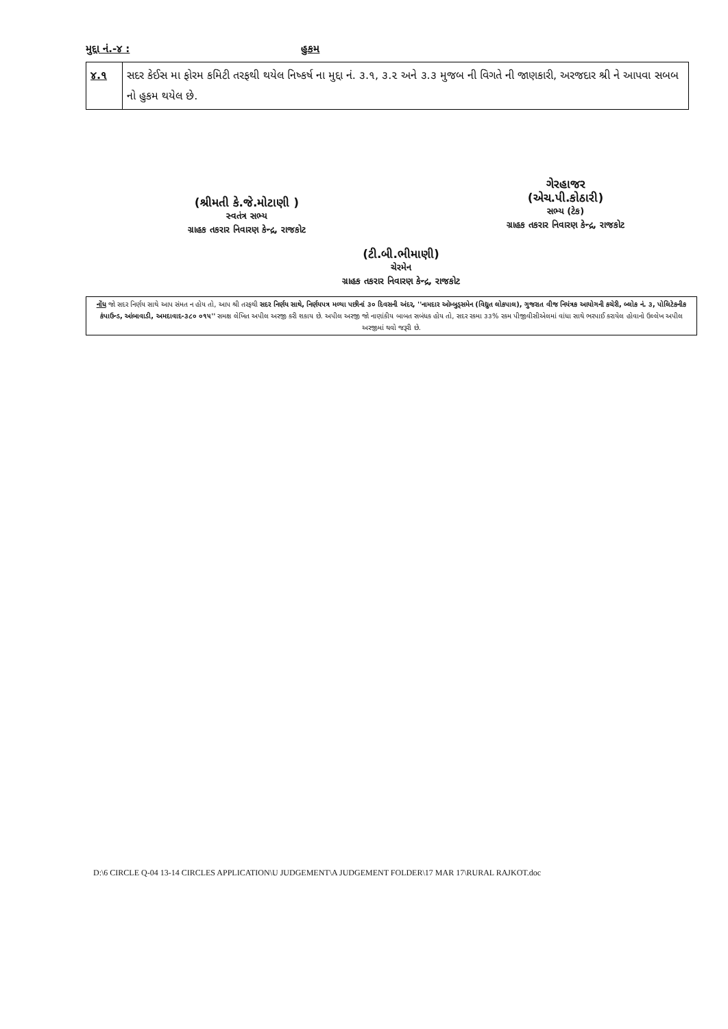મુદ્દા નં.-૪ : હુકમ
| ૪.૧ | સદર કેઈસ મા ફોરમ કમિટી તરફથી થયેલ નિષ્કર્ષ ના મુદ્દા નં. ૩.૧, ૩.૨ અને ૩.૩ મુજબ ની વિગતે ની જાણકારી, અરજદાર શ્રી ને આપવા સબબ નો હુકમ થયેલ છે. |
(શ્રીમતી કે.જે.મોટાણી )
સ્વતંત્ર સભ્ય
ગ્રાહક તકરાર નિવારણ કેન્દ્ર, રાજકોટ
ગેરહાજર
(એચ.પી.કોઠારી)
સભ્ય (ટેક)
ગ્રાહક તકરાર નિવારણ કેન્દ્ર, રાજકોટ
(ટી.બી.ભીમાણી)
ચેરમેન
ગ્રાહક તકરાર નિવારણ કેન્દ્ર, રાજકોટ
નોંધ જો સદર નિર્ણય સાથે આપ સંમત ન હોય તો, આપ શ્રી તરફથી સદર નિર્ણય સાથે, નિર્ણયપત્ર મળ્યા પછીનાં ૩૦ દિવસની અંદર, ''નામદાર ઓમ્બુડ્સમેન (વિદ્યુત લોકપાલ), ગુજરાત વીજ નિયંત્રક આયોગની કચેરી, બ્લોક નં. ૩, પોલિટેકનીક કંપાઉન્ડ, આંબાવાડી, અમદાવાદ-૩૮૦ ૦૧૫'' સમક્ષ લેખિત અપીલ અરજી કરી શકાય છે. અપીલ અરજી જો નાણાંકીય બાબત સબંધક હોય તો, સદર રકમા ૩૩% રકમ પીજીવીસીએલમાં વાંધા સાથે ભરપાઈ કરાયેલ હોવાનો ઉલ્લેખ અપીલ અરજીમાં થવો જરૂરી છે.
D:\6 CIRCLE Q-04 13-14 CIRCLES APPLICATION\U JUDGEMENT\A JUDGEMENT FOLDER\17 MAR 17\RURAL RAJKOT.doc